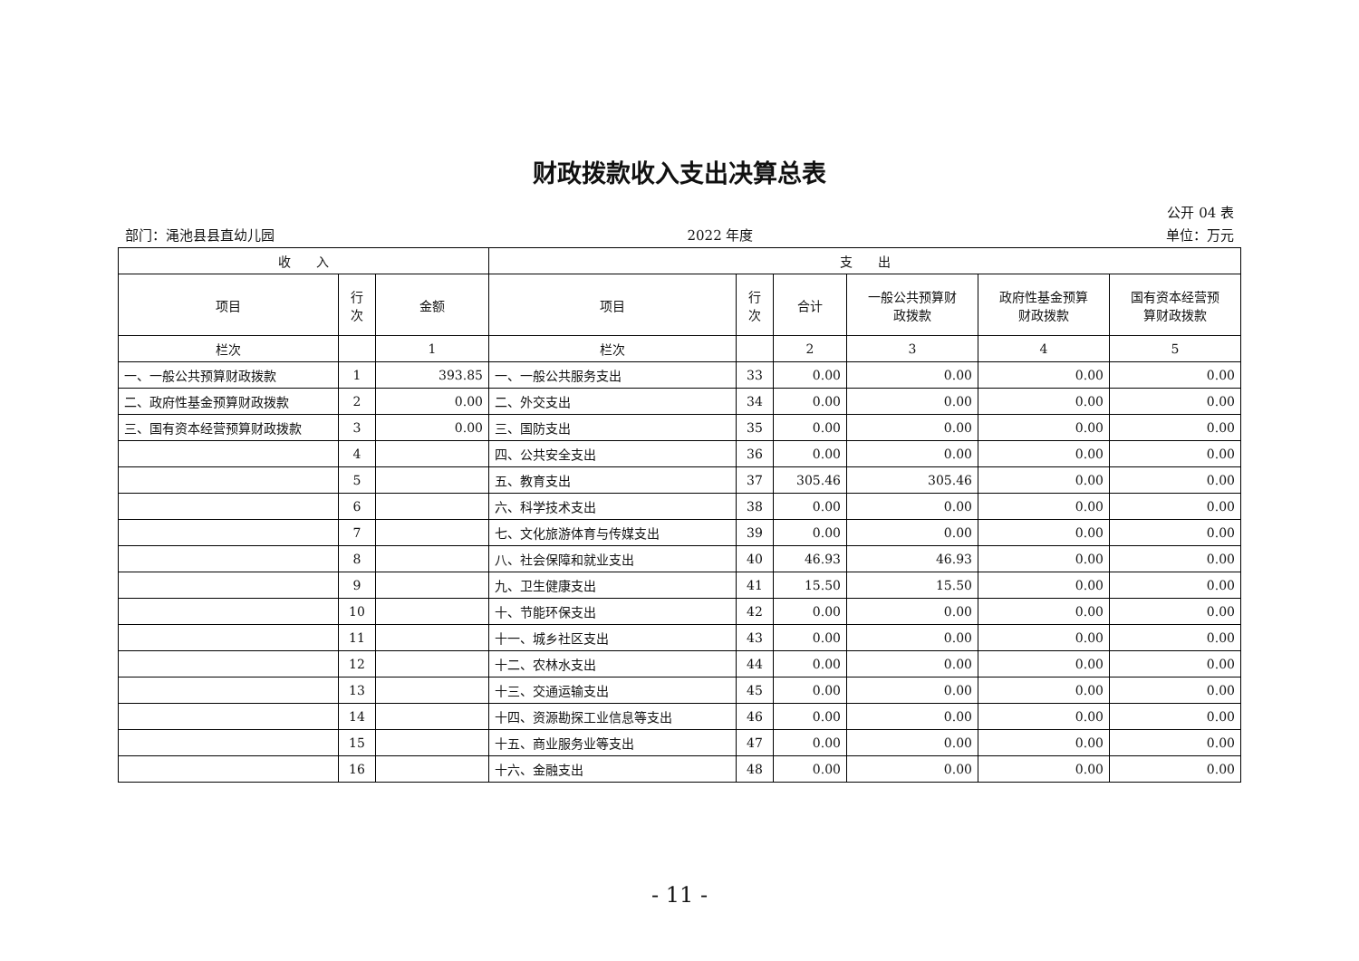财政拨款收入支出决算总表
公开 04 表
部门：渑池县县直幼儿园 2022 年度 单位：万元
| 收 入 | | | 支 出 | | | | | |
| --- | --- | --- | --- | --- | --- | --- | --- | --- |
| 项目 | 行 次 | 金额 | 项目 | 行 次 | 合计 | 一般公共预算财 政拨款 | 政府性基金预算 财政拨款 | 国有资本经营预 算财政拨款 |
| 栏次 | | 1 | 栏次 | | 2 | 3 | 4 | 5 |
| 一、一般公共预算财政拨款 | 1 | 393.85 | 一、一般公共服务支出 | 33 | 0.00 | 0.00 | 0.00 | 0.00 |
| 二、政府性基金预算财政拨款 | 2 | 0.00 | 二、外交支出 | 34 | 0.00 | 0.00 | 0.00 | 0.00 |
| 三、国有资本经营预算财政拨款 | 3 | 0.00 | 三、国防支出 | 35 | 0.00 | 0.00 | 0.00 | 0.00 |
| | 4 | | 四、公共安全支出 | 36 | 0.00 | 0.00 | 0.00 | 0.00 |
| | 5 | | 五、教育支出 | 37 | 305.46 | 305.46 | 0.00 | 0.00 |
| | 6 | | 六、科学技术支出 | 38 | 0.00 | 0.00 | 0.00 | 0.00 |
| | 7 | | 七、文化旅游体育与传媒支出 | 39 | 0.00 | 0.00 | 0.00 | 0.00 |
| | 8 | | 八、社会保障和就业支出 | 40 | 46.93 | 46.93 | 0.00 | 0.00 |
| | 9 | | 九、卫生健康支出 | 41 | 15.50 | 15.50 | 0.00 | 0.00 |
| | 10 | | 十、节能环保支出 | 42 | 0.00 | 0.00 | 0.00 | 0.00 |
| | 11 | | 十一、城乡社区支出 | 43 | 0.00 | 0.00 | 0.00 | 0.00 |
| | 12 | | 十二、农林水支出 | 44 | 0.00 | 0.00 | 0.00 | 0.00 |
| | 13 | | 十三、交通运输支出 | 45 | 0.00 | 0.00 | 0.00 | 0.00 |
| | 14 | | 十四、资源勘探工业信息等支出 | 46 | 0.00 | 0.00 | 0.00 | 0.00 |
| | 15 | | 十五、商业服务业等支出 | 47 | 0.00 | 0.00 | 0.00 | 0.00 |
| | 16 | | 十六、金融支出 | 48 | 0.00 | 0.00 | 0.00 | 0.00 |
- 11 -